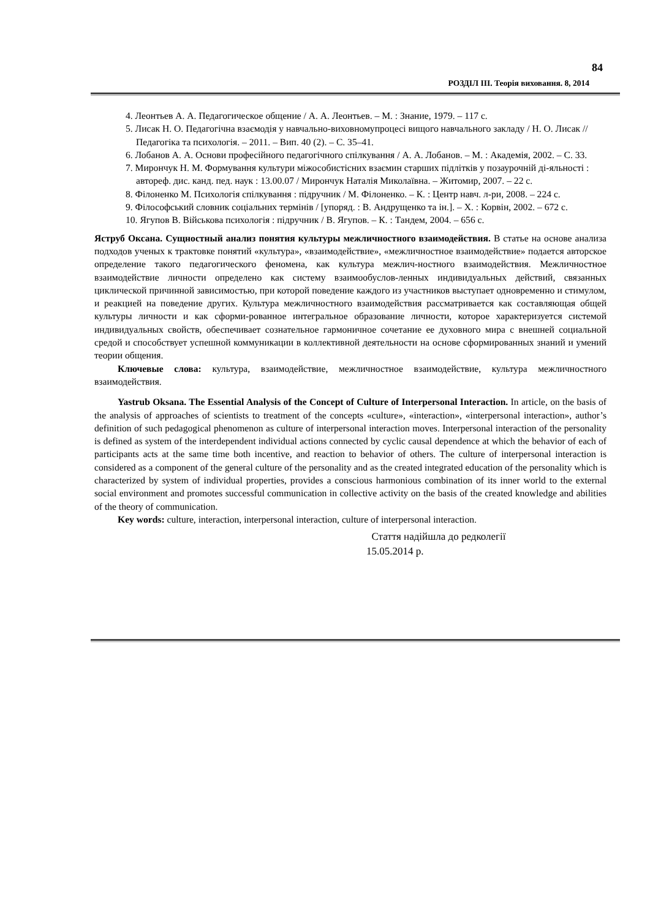84
РОЗДІЛ ІІІ. Теорія виховання. 8, 2014
4. Леонтьев А. А. Педагогическое общение / А. А. Леонтьев. – М. : Знание, 1979. – 117 с.
5. Лисак Н. О. Педагогічна взаємодія у навчально-виховномупроцесі вищого навчального закладу / Н. О. Лисак // Педагогіка та психологія. – 2011. – Вип. 40 (2). – С. 35–41.
6. Лобанов А. А. Основи професійного педагогічного спілкування / А. А. Лобанов. – М. : Академія, 2002. – С. 33.
7. Мирончук Н. М. Формування культури міжособистісних взаємин старших підлітків у позаурочній ді-яльності : автореф. дис. канд. пед. наук : 13.00.07 / Мирончук Наталія Миколаївна. – Житомир, 2007. – 22 с.
8. Філоненко М. Психологія спілкування : підручник / М. Філоненко. – К. : Центр навч. л-ри, 2008. – 224 с.
9. Філософський словник соціальних термінів / [упоряд. : В. Андрущенко та ін.]. – Х. : Корвін, 2002. – 672 с.
10. Ягупов В. Військова психологія : підручник / В. Ягупов. – К. : Тандем, 2004. – 656 с.
Яструб Оксана. Сущностный анализ понятия культуры межличностного взаимодействия. В статье на основе анализа подходов ученых к трактовке понятий «культура», «взаимодействие», «межличностное взаимодействие» подается авторское определение такого педагогического феномена, как культура межлич-ностного взаимодействия. Межличностное взаимодействие личности определено как систему взаимообуслов-ленных индивидуальных действий, связанных циклической причинной зависимостью, при которой поведение каждого из участников выступает одновременно и стимулом, и реакцией на поведение других. Культура межличностного взаимодействия рассматривается как составляющая общей культуры личности и как сформи-рованное интегральное образование личности, которое характеризуется системой индивидуальных свойств, обеспечивает сознательное гармоничное сочетание ее духовного мира с внешней социальной средой и способствует успешной коммуникации в коллективной деятельности на основе сформированных знаний и умений теории общения.
Ключевые слова: культура, взаимодействие, межличностное взаимодействие, культура межличностного взаимодействия.
Yastrub Oksana. The Essential Analysis of the Concept of Culture of Interpersonal Interaction. In article, on the basis of the analysis of approaches of scientists to treatment of the concepts «culture», «interaction», «interpersonal interaction», author’s definition of such pedagogical phenomenon as culture of interpersonal interaction moves. Interpersonal interaction of the personality is defined as system of the interdependent individual actions connected by cyclic causal dependence at which the behavior of each of participants acts at the same time both incentive, and reaction to behavior of others. The culture of interpersonal interaction is considered as a component of the general culture of the personality and as the created integrated education of the personality which is characterized by system of individual properties, provides a conscious harmonious combination of its inner world to the external social environment and promotes successful communication in collective activity on the basis of the created knowledge and abilities of the theory of communication.
Key words: culture, interaction, interpersonal interaction, culture of interpersonal interaction.
Стаття надійшла до редколегії
15.05.2014 р.